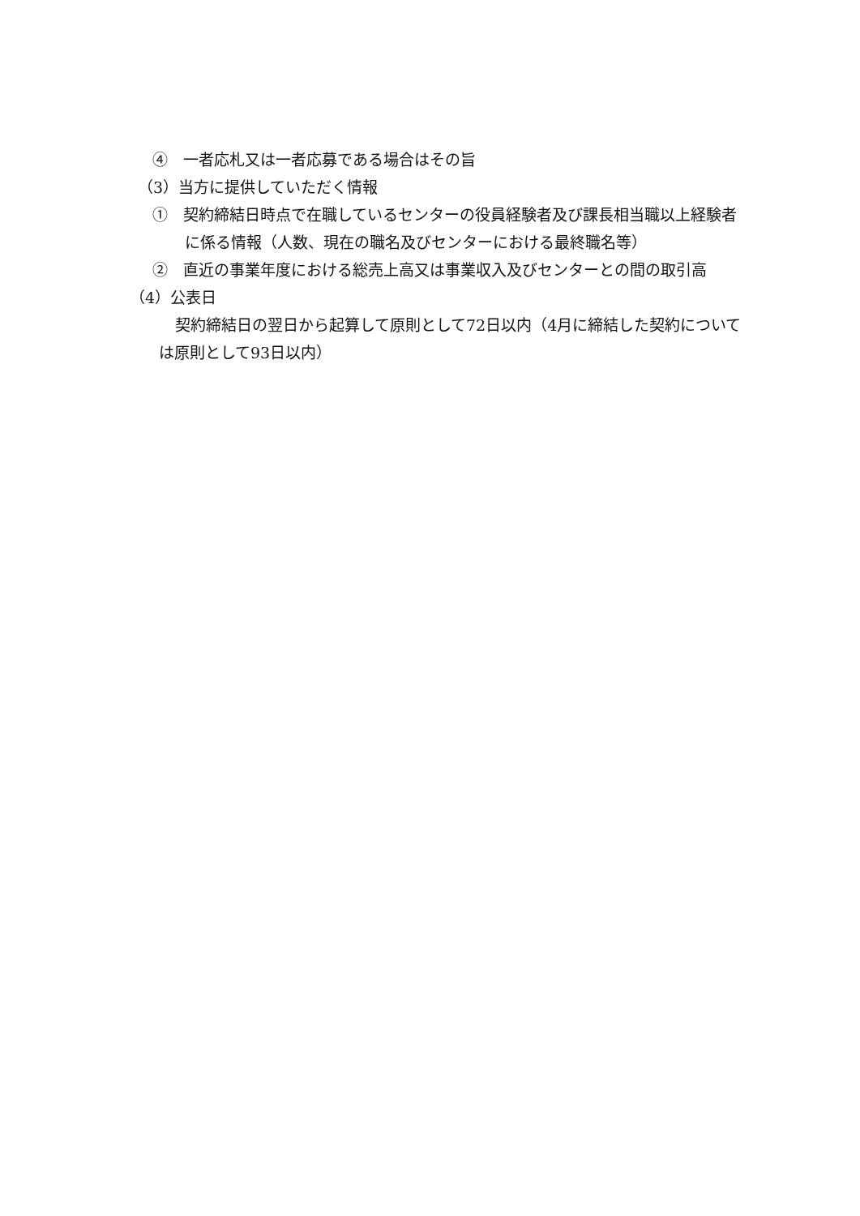④　一者応札又は一者応募である場合はその旨
（3）当方に提供していただく情報
①　契約締結日時点で在職しているセンターの役員経験者及び課長相当職以上経験者に係る情報（人数、現在の職名及びセンターにおける最終職名等）
②　直近の事業年度における総売上高又は事業収入及びセンターとの間の取引高
（4）公表日
契約締結日の翌日から起算して原則として72日以内（4月に締結した契約については原則として93日以内）